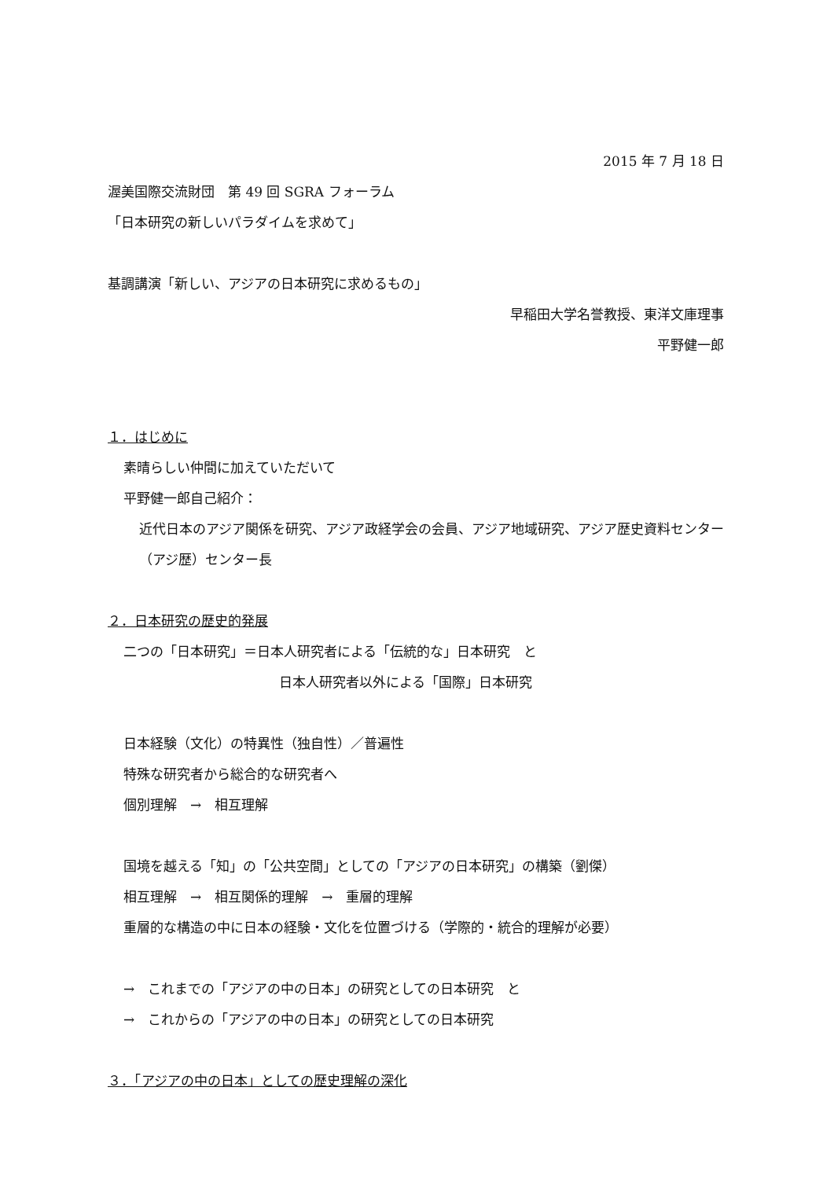2015 年 7 月 18 日
渥美国際交流財団　第 49 回 SGRA フォーラム
「日本研究の新しいパラダイムを求めて」
基調講演「新しい、アジアの日本研究に求めるもの」
早稲田大学名誉教授、東洋文庫理事
平野健一郎
１．はじめに
素晴らしい仲間に加えていただいて
平野健一郎自己紹介：
近代日本のアジア関係を研究、アジア政経学会の会員、アジア地域研究、アジア歴史資料センター（アジ歴）センター長
２．日本研究の歴史的発展
二つの「日本研究」＝日本人研究者による「伝統的な」日本研究　と
日本人研究者以外による「国際」日本研究
日本経験（文化）の特異性（独自性）／普遍性
特殊な研究者から総合的な研究者へ
個別理解　→　相互理解
国境を越える「知」の「公共空間」としての「アジアの日本研究」の構築（劉傑）
相互理解　→　相互関係的理解　→　重層的理解
重層的な構造の中に日本の経験・文化を位置づける（学際的・統合的理解が必要）
→　これまでの「アジアの中の日本」の研究としての日本研究　と
→　これからの「アジアの中の日本」の研究としての日本研究
３．「アジアの中の日本」としての歴史理解の深化